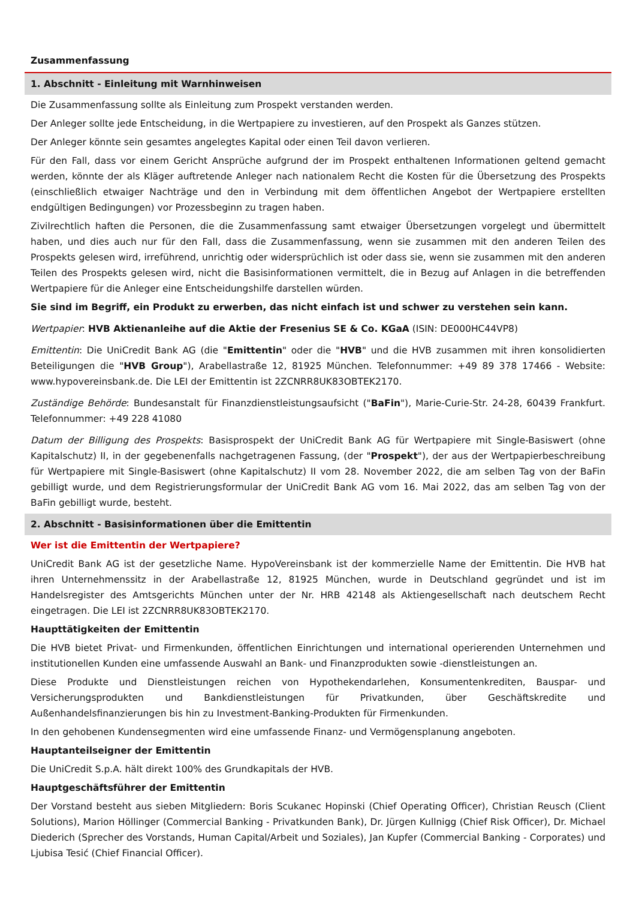Zusammenfassung
1. Abschnitt - Einleitung mit Warnhinweisen
Die Zusammenfassung sollte als Einleitung zum Prospekt verstanden werden.
Der Anleger sollte jede Entscheidung, in die Wertpapiere zu investieren, auf den Prospekt als Ganzes stützen.
Der Anleger könnte sein gesamtes angelegtes Kapital oder einen Teil davon verlieren.
Für den Fall, dass vor einem Gericht Ansprüche aufgrund der im Prospekt enthaltenen Informationen geltend gemacht werden, könnte der als Kläger auftretende Anleger nach nationalem Recht die Kosten für die Übersetzung des Prospekts (einschließlich etwaiger Nachträge und den in Verbindung mit dem öffentlichen Angebot der Wertpapiere erstellten endgültigen Bedingungen) vor Prozessbeginn zu tragen haben.
Zivilrechtlich haften die Personen, die die Zusammenfassung samt etwaiger Übersetzungen vorgelegt und übermittelt haben, und dies auch nur für den Fall, dass die Zusammenfassung, wenn sie zusammen mit den anderen Teilen des Prospekts gelesen wird, irreführend, unrichtig oder widersprüchlich ist oder dass sie, wenn sie zusammen mit den anderen Teilen des Prospekts gelesen wird, nicht die Basisinformationen vermittelt, die in Bezug auf Anlagen in die betreffenden Wertpapiere für die Anleger eine Entscheidungshilfe darstellen würden.
Sie sind im Begriff, ein Produkt zu erwerben, das nicht einfach ist und schwer zu verstehen sein kann.
Wertpapier: HVB Aktienanleihe auf die Aktie der Fresenius SE & Co. KGaA (ISIN: DE000HC44VP8)
Emittentin: Die UniCredit Bank AG (die "Emittentin" oder die "HVB" und die HVB zusammen mit ihren konsolidierten Beteiligungen die "HVB Group"), Arabellastraße 12, 81925 München. Telefonnummer: +49 89 378 17466 - Website: www.hypovereinsbank.de. Die LEI der Emittentin ist 2ZCNRR8UK83OBTEK2170.
Zuständige Behörde: Bundesanstalt für Finanzdienstleistungsaufsicht ("BaFin"), Marie-Curie-Str. 24-28, 60439 Frankfurt. Telefonnummer: +49 228 41080
Datum der Billigung des Prospekts: Basisprospekt der UniCredit Bank AG für Wertpapiere mit Single-Basiswert (ohne Kapitalschutz) II, in der gegebenenfalls nachgetragenen Fassung, (der "Prospekt"), der aus der Wertpapierbeschreibung für Wertpapiere mit Single-Basiswert (ohne Kapitalschutz) II vom 28. November 2022, die am selben Tag von der BaFin gebilligt wurde, und dem Registrierungsformular der UniCredit Bank AG vom 16. Mai 2022, das am selben Tag von der BaFin gebilligt wurde, besteht.
2. Abschnitt - Basisinformationen über die Emittentin
Wer ist die Emittentin der Wertpapiere?
UniCredit Bank AG ist der gesetzliche Name. HypoVereinsbank ist der kommerzielle Name der Emittentin. Die HVB hat ihren Unternehmenssitz in der Arabellastraße 12, 81925 München, wurde in Deutschland gegründet und ist im Handelsregister des Amtsgerichts München unter der Nr. HRB 42148 als Aktiengesellschaft nach deutschem Recht eingetragen. Die LEI ist 2ZCNRR8UK83OBTEK2170.
Haupttätigkeiten der Emittentin
Die HVB bietet Privat- und Firmenkunden, öffentlichen Einrichtungen und international operierenden Unternehmen und institutionellen Kunden eine umfassende Auswahl an Bank- und Finanzprodukten sowie -dienstleistungen an.
Diese Produkte und Dienstleistungen reichen von Hypothekendarlehen, Konsumentenkrediten, Bauspar- und Versicherungsprodukten und Bankdienstleistungen für Privatkunden, über Geschäftskredite und Außenhandelsfinanzierungen bis hin zu Investment-Banking-Produkten für Firmenkunden.
In den gehobenen Kundensegmenten wird eine umfassende Finanz- und Vermögensplanung angeboten.
Hauptanteilseigner der Emittentin
Die UniCredit S.p.A. hält direkt 100% des Grundkapitals der HVB.
Hauptgeschäftsführer der Emittentin
Der Vorstand besteht aus sieben Mitgliedern: Boris Scukanec Hopinski (Chief Operating Officer), Christian Reusch (Client Solutions), Marion Höllinger (Commercial Banking - Privatkunden Bank), Dr. Jürgen Kullnigg (Chief Risk Officer), Dr. Michael Diederich (Sprecher des Vorstands, Human Capital/Arbeit und Soziales), Jan Kupfer (Commercial Banking - Corporates) und Ljubisa Tesić (Chief Financial Officer).